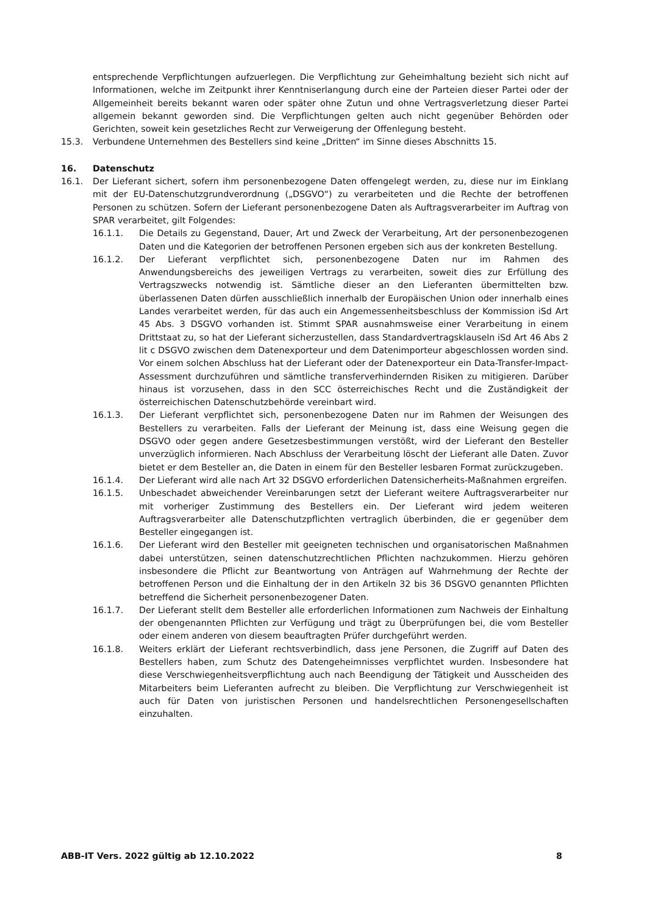entsprechende Verpflichtungen aufzuerlegen. Die Verpflichtung zur Geheimhaltung bezieht sich nicht auf Informationen, welche im Zeitpunkt ihrer Kenntniserlangung durch eine der Parteien dieser Partei oder der Allgemeinheit bereits bekannt waren oder später ohne Zutun und ohne Vertragsverletzung dieser Partei allgemein bekannt geworden sind. Die Verpflichtungen gelten auch nicht gegenüber Behörden oder Gerichten, soweit kein gesetzliches Recht zur Verweigerung der Offenlegung besteht.
15.3. Verbundene Unternehmen des Bestellers sind keine „Dritten“ im Sinne dieses Abschnitts 15.
16. Datenschutz
16.1. Der Lieferant sichert, sofern ihm personenbezogene Daten offengelegt werden, zu, diese nur im Einklang mit der EU-Datenschutzgrundverordnung („DSGVO“) zu verarbeiteten und die Rechte der betroffenen Personen zu schützen. Sofern der Lieferant personenbezogene Daten als Auftragsverarbeiter im Auftrag von SPAR verarbeitet, gilt Folgendes:
16.1.1. Die Details zu Gegenstand, Dauer, Art und Zweck der Verarbeitung, Art der personenbezogenen Daten und die Kategorien der betroffenen Personen ergeben sich aus der konkreten Bestellung.
16.1.2. Der Lieferant verpflichtet sich, personenbezogene Daten nur im Rahmen des Anwendungsbereichs des jeweiligen Vertrags zu verarbeiten, soweit dies zur Erfüllung des Vertragszwecks notwendig ist. Sämtliche dieser an den Lieferanten übermittelten bzw. überlassenen Daten dürfen ausschließlich innerhalb der Europäischen Union oder innerhalb eines Landes verarbeitet werden, für das auch ein Angemessenheitsbeschluss der Kommission iSd Art 45 Abs. 3 DSGVO vorhanden ist. Stimmt SPAR ausnahmsweise einer Verarbeitung in einem Drittstaat zu, so hat der Lieferant sicherzustellen, dass Standardvertragsklauseln iSd Art 46 Abs 2 lit c DSGVO zwischen dem Datenexporteur und dem Datenimporteur abgeschlossen worden sind. Vor einem solchen Abschluss hat der Lieferant oder der Datenexporteur ein Data-Transfer-Impact-Assessment durchzuführen und sämtliche transferverhindernden Risiken zu mitigieren. Darüber hinaus ist vorzusehen, dass in den SCC österreichisches Recht und die Zuständigkeit der österreichischen Datenschutzbehörde vereinbart wird.
16.1.3. Der Lieferant verpflichtet sich, personenbezogene Daten nur im Rahmen der Weisungen des Bestellers zu verarbeiten. Falls der Lieferant der Meinung ist, dass eine Weisung gegen die DSGVO oder gegen andere Gesetzesbestimmungen verstößt, wird der Lieferant den Besteller unverzüglich informieren. Nach Abschluss der Verarbeitung löscht der Lieferant alle Daten. Zuvor bietet er dem Besteller an, die Daten in einem für den Besteller lesbaren Format zurückzugeben.
16.1.4. Der Lieferant wird alle nach Art 32 DSGVO erforderlichen Datensicherheits-Maßnahmen ergreifen.
16.1.5. Unbeschadet abweichender Vereinbarungen setzt der Lieferant weitere Auftragsverarbeiter nur mit vorheriger Zustimmung des Bestellers ein. Der Lieferant wird jedem weiteren Auftragsverarbeiter alle Datenschutzpflichten vertraglich überbinden, die er gegenüber dem Besteller eingegangen ist.
16.1.6. Der Lieferant wird den Besteller mit geeigneten technischen und organisatorischen Maßnahmen dabei unterstützen, seinen datenschutzrechtlichen Pflichten nachzukommen. Hierzu gehören insbesondere die Pflicht zur Beantwortung von Anträgen auf Wahrnehmung der Rechte der betroffenen Person und die Einhaltung der in den Artikeln 32 bis 36 DSGVO genannten Pflichten betreffend die Sicherheit personenbezogener Daten.
16.1.7. Der Lieferant stellt dem Besteller alle erforderlichen Informationen zum Nachweis der Einhaltung der obengenannten Pflichten zur Verfügung und trägt zu Überprüfungen bei, die vom Besteller oder einem anderen von diesem beauftragten Prüfer durchgeführt werden.
16.1.8. Weiters erklärt der Lieferant rechtsverbindlich, dass jene Personen, die Zugriff auf Daten des Bestellers haben, zum Schutz des Datengeheimnisses verpflichtet wurden. Insbesondere hat diese Verschwiegenheitsverpflichtung auch nach Beendigung der Tätigkeit und Ausscheiden des Mitarbeiters beim Lieferanten aufrecht zu bleiben. Die Verpflichtung zur Verschwiegenheit ist auch für Daten von juristischen Personen und handelsrechtlichen Personengesellschaften einzuhalten.
ABB-IT Vers. 2022 gültig ab 12.10.2022 8